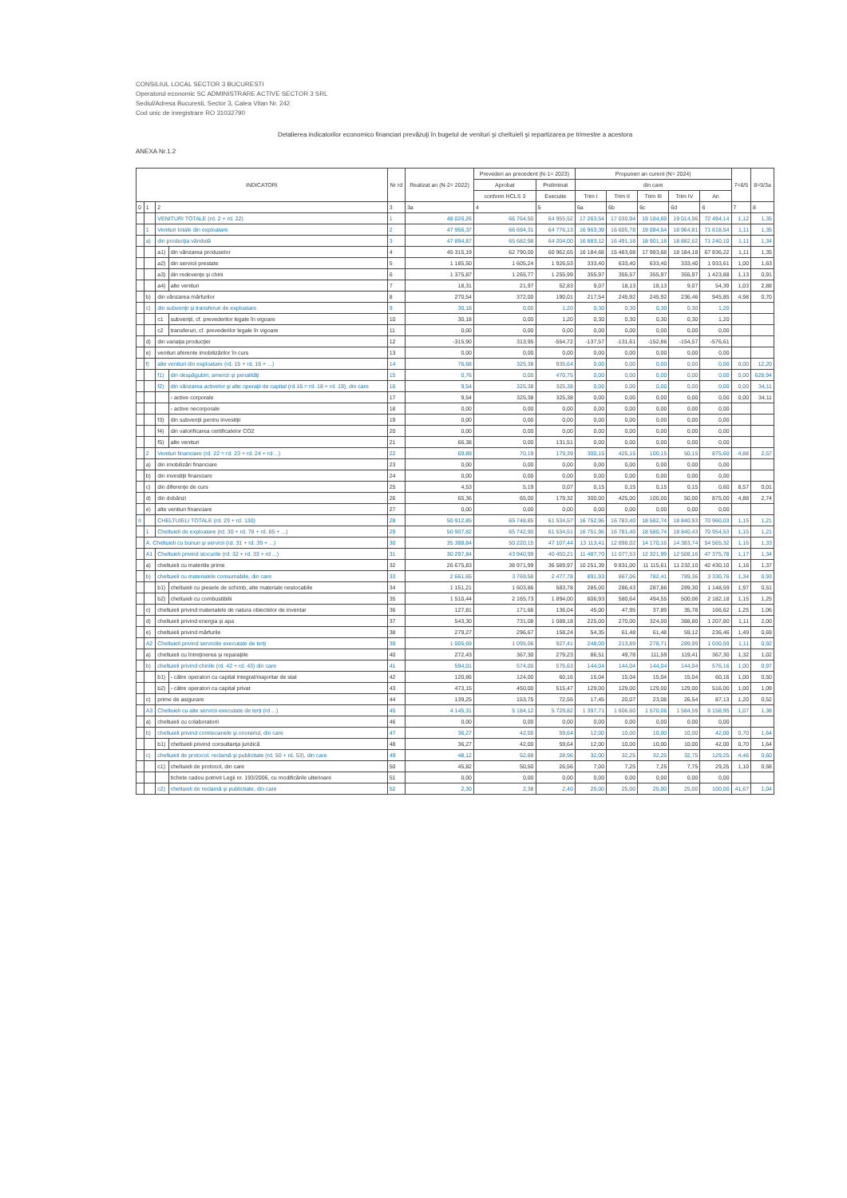CONSILIUL LOCAL SECTOR 3 BUCURESTI
Operatorul economic SC ADMINISTRARE ACTIVE SECTOR 3 SRL
Sediul/Adresa Bucuresti, Sector 3, Calea Vitan Nr. 242
Cod unic de inregistrare RO 31032790
Detalierea indicatorilor economico financiari prevăzuţi în bugetul de venituri şi cheltuieli şi repartizarea pe trimestre a acestora
ANEXA Nr.1.2
| INDICATORI | | | | Nr rd | Realizat an (N-2= 2022) | Prevederi an precedent (N-1= 2023) | | Propuneri an curent (N= 2024) | | | | | 7=6/5 | 8=5/3a |
| --- | --- | --- | --- | --- | --- | --- | --- | --- | --- | --- | --- | --- | --- | --- |
| | | | | | | Aprobat | Preliminat | din care | | | | | | |
| | | | | | | conform HCLS 3 | Executie | Trim I | Trim II | Trim III | Trim IV | An | | |
| 0 | 1 | 2 | | 3 | 3a | 4 | 5 | 6a | 6b | 6c | 6d | 6 | 7 | 8 |
| | | VENITURI TOTALE (rd. 2 + rd. 22) | | 1 | 48 026,26 | 66 764,50 | 64 955,52 | 17 263,54 | 17 030,94 | 19 184,69 | 19 014,96 | 72 494,14 | 1,12 | 1,35 |
| | 1 | Venituri totale din exploatare | | 2 | 47 956,37 | 66 694,31 | 64 776,13 | 16 963,39 | 16 605,78 | 19 084,54 | 18 964,81 | 71 618,54 | 1,11 | 1,35 |
| | a) | din producţia vândută | | 3 | 47 894,87 | 65 682,98 | 64 204,00 | 16 883,12 | 16 491,18 | 18 901,18 | 18 882,62 | 71 240,10 | 1,11 | 1,34 |
| | | a1) | din vânzarea produselor | 4 | 45 315,19 | 62 790,00 | 60 962,65 | 16 184,68 | 15 483,68 | 17 983,68 | 18 184,18 | 67 836,22 | 1,11 | 1,35 |
| | | a2) | din servicii prestate | 5 | 1 185,50 | 1 605,24 | 1 926,53 | 333,40 | 633,40 | 633,40 | 333,40 | 1 933,61 | 1,00 | 1,63 |
| | | a3) | din redevenţe şi chirii | 6 | 1 375,87 | 1 265,77 | 1 255,99 | 355,97 | 355,57 | 355,97 | 355,97 | 1 423,88 | 1,13 | 0,91 |
| | | a4) | alte venituri | 7 | 18,31 | 21,97 | 52,83 | 9,07 | 18,13 | 18,13 | 9,07 | 54,39 | 1,03 | 2,88 |
| | b) | din vânzarea mărfurilor | | 8 | 270,54 | 372,00 | 190,01 | 217,54 | 245,92 | 245,92 | 236,46 | 945,85 | 4,98 | 0,70 |
| | c) | din subvenţii şi transferuri de exploatare | | 9 | 30,18 | 0,00 | 1,20 | 0,30 | 0,30 | 0,30 | 0,30 | 1,20 | | |
| | | c1 | subvenţii, cf. prevederilor legale în vigoare | 10 | 30,18 | 0,00 | 1,20 | 0,30 | 0,30 | 0,30 | 0,30 | 1,20 | | |
| | | c2 | transferuri, cf. prevederilor legale în vigoare | 11 | 0,00 | 0,00 | 0,00 | 0,00 | 0,00 | 0,00 | 0,00 | 0,00 | | |
| | d) | din variaţia producţiei | | 12 | -315,90 | 313,95 | -554,72 | -137,57 | -131,61 | -152,86 | -154,57 | -576,61 | | |
| | e) | venituri aferente imobilizărilor în curs | | 13 | 0,00 | 0,00 | 0,00 | 0,00 | 0,00 | 0,00 | 0,00 | 0,00 | | |
| | f) | alte venituri din exploatare (rd. 15 + rd. 16 + ...) | | 14 | 76,68 | 325,38 | 935,64 | 0,00 | 0,00 | 0,00 | 0,00 | 0,00 | 0,00 | 12,20 |
| | | f1) | din despăgubiri, amenzi şi penalităţi | 15 | 0,76 | 0,00 | 470,75 | 0,00 | 0,00 | 0,00 | 0,00 | 0,00 | 0,00 | 628,94 |
| | | f2) | din vânzarea activelor şi alte operaţii de capital (rd 16 = rd. 18 + rd. 19), din care | 16 | 9,54 | 325,38 | 325,38 | 0,00 | 0,00 | 0,00 | 0,00 | 0,00 | 0,00 | 34,11 |
| | | | - active corporale | 17 | 9,54 | 325,38 | 325,38 | 0,00 | 0,00 | 0,00 | 0,00 | 0,00 | 0,00 | 34,11 |
| | | | - active necorporale | 18 | 0,00 | 0,00 | 0,00 | 0,00 | 0,00 | 0,00 | 0,00 | 0,00 | | |
| | | f3) | din subvenţii pentru investiţii | 19 | 0,00 | 0,00 | 0,00 | 0,00 | 0,00 | 0,00 | 0,00 | 0,00 | | |
| | | f4) | din valorificarea certificatelor CO2 | 20 | 0,00 | 0,00 | 0,00 | 0,00 | 0,00 | 0,00 | 0,00 | 0,00 | | |
| | | f5) | alte venituri | 21 | 66,38 | 0,00 | 131,51 | 0,00 | 0,00 | 0,00 | 0,00 | 0,00 | | |
| | 2 | Venituri financiare (rd. 22 = rd. 23 + rd. 24 + rd ...) | | 22 | 69,89 | 70,19 | 179,39 | 300,15 | 425,15 | 100,15 | 50,15 | 875,60 | 4,88 | 2,57 |
| | a) | din imobilizări financiare | | 23 | 0,00 | 0,00 | 0,00 | 0,00 | 0,00 | 0,00 | 0,00 | 0,00 | | |
| | b) | din investiţii financiare | | 24 | 0,00 | 0,00 | 0,00 | 0,00 | 0,00 | 0,00 | 0,00 | 0,00 | | |
| | c) | din diferenţe de curs | | 25 | 4,53 | 5,19 | 0,07 | 0,15 | 0,15 | 0,15 | 0,15 | 0,60 | 8,57 | 0,01 |
| | d) | din dobânzi | | 26 | 65,36 | 65,00 | 179,32 | 300,00 | 425,00 | 100,00 | 50,00 | 875,00 | 4,88 | 2,74 |
| | e) | alte venituri financiare | | 27 | 0,00 | 0,00 | 0,00 | 0,00 | 0,00 | 0,00 | 0,00 | 0,00 | | |
| II | | CHELTUIELI TOTALE (rd. 29 + rd. 130) | | 28 | 50 912,85 | 65 748,85 | 61 534,57 | 16 752,96 | 16 783,40 | 18 582,74 | 18 840,93 | 70 960,03 | 1,15 | 1,21 |
| | 1 | Cheltuieli de exploatare (rd. 30 + rd. 78 + rd. 85 + ...) | | 29 | 50 907,82 | 65 742,90 | 61 534,51 | 16 751,96 | 16 781,40 | 18 580,74 | 18 840,43 | 70 954,53 | 1,15 | 1,21 |
| | A. Cheltuieli cu bunuri şi servicii (rd. 31 + rd. 39 + ...) | | | 30 | 35 388,84 | 50 220,15 | 47 107,44 | 13 113,41 | 12 898,02 | 14 170,16 | 14 383,74 | 54 565,32 | 1,16 | 1,33 |
| | A1 | Cheltuieli privind stocurile (rd. 32 + rd. 33 + rd ...) | | 31 | 30 297,84 | 43 940,99 | 40 450,21 | 11 487,70 | 11 077,53 | 12 321,99 | 12 508,16 | 47 375,78 | 1,17 | 1,34 |
| | a) | cheltuieli cu materiile prime | | 32 | 26 675,83 | 38 971,99 | 36 589,97 | 10 251,39 | 9 831,00 | 11 115,61 | 11 232,10 | 42 430,10 | 1,16 | 1,37 |
| | b) | cheltuieli cu materialele consumabile, din care | | 33 | 2 661,65 | 3 769,58 | 2 477,78 | 891,93 | 867,06 | 782,41 | 789,36 | 3 330,76 | 1,34 | 0,93 |
| | | b1) | cheltuieli cu piesele de schimb, alte materiale nestocabile | 34 | 1 151,21 | 1 603,86 | 583,78 | 285,00 | 286,43 | 287,86 | 289,30 | 1 148,59 | 1,97 | 0,51 |
| | | b2) | cheltuieli cu combustibilii | 35 | 1 510,44 | 2 165,73 | 1 894,00 | 606,93 | 580,64 | 494,55 | 500,06 | 2 182,18 | 1,15 | 1,25 |
| | c) | cheltuieli privind materialele de natura obiectelor de inventar | | 36 | 127,81 | 171,66 | 136,04 | 45,00 | 47,95 | 37,89 | 35,78 | 166,62 | 1,25 | 1,06 |
| | d) | cheltuieli privind energia şi apa | | 37 | 543,30 | 731,08 | 1 088,18 | 225,00 | 270,00 | 324,00 | 388,80 | 1 207,80 | 1,11 | 2,00 |
| | e) | cheltuieli privind mărfurile | | 38 | 279,27 | 296,67 | 158,24 | 54,35 | 61,48 | 61,48 | 59,12 | 236,46 | 1,49 | 0,69 |
| | A2 | Cheltuieli privind serviciile executate de terţi | | 39 | 1 005,69 | 1 095,06 | 927,41 | 248,00 | 213,89 | 278,71 | 289,99 | 1 030,59 | 1,11 | 0,92 |
| | a) | cheltuieli cu întreţinerea şi reparaţiile | | 40 | 272,43 | 367,30 | 279,23 | 86,51 | 49,78 | 111,59 | 119,41 | 367,30 | 1,32 | 1,02 |
| | b) | cheltuieli privind chiriile (rd. 42 + rd. 43) din care | | 41 | 594,01 | 574,00 | 575,63 | 144,04 | 144,04 | 144,04 | 144,04 | 576,16 | 1,00 | 0,97 |
| | | b1) | - către operatori cu capital integral/majoritar de stat | 42 | 120,86 | 124,00 | 60,16 | 15,04 | 15,04 | 15,04 | 15,04 | 60,16 | 1,00 | 0,50 |
| | | b2) | - către operatori cu capital privat | 43 | 473,15 | 450,00 | 515,47 | 129,00 | 129,00 | 129,00 | 129,00 | 516,00 | 1,00 | 1,09 |
| | c) | prime de asigurare | | 44 | 139,25 | 153,75 | 72,55 | 17,45 | 20,07 | 23,08 | 26,54 | 87,13 | 1,20 | 0,52 |
| | A3 | Cheltuieli cu alte servicii executate de terţi (rd ...) | | 45 | 4 145,31 | 5 184,12 | 5 729,82 | 1 397,71 | 1 606,60 | 1 570,06 | 1 584,59 | 6 158,95 | 1,07 | 1,38 |
| | a) | cheltuieli cu colaboratorii | | 46 | 0,00 | 0,00 | 0,00 | 0,00 | 0,00 | 0,00 | 0,00 | 0,00 | | |
| | b) | cheltuieli privind comisioanele şi onorariul, din care | | 47 | 36,27 | 42,00 | 59,64 | 12,00 | 10,00 | 10,00 | 10,00 | 42,00 | 0,70 | 1,64 |
| | | b1) | cheltuieli privind consultanţa juridică | 48 | 36,27 | 42,00 | 59,64 | 12,00 | 10,00 | 10,00 | 10,00 | 42,00 | 0,70 | 1,64 |
| | c) | cheltuieli de protocol, reclamă şi publicitate (rd. 50 + rd. 53), din care | | 49 | 48,12 | 52,88 | 28,96 | 32,00 | 32,25 | 32,25 | 32,75 | 129,25 | 4,46 | 0,60 |
| | | c1) | cheltuieli de protocol, din care | 50 | 45,82 | 50,50 | 26,56 | 7,00 | 7,25 | 7,25 | 7,75 | 29,25 | 1,10 | 0,58 |
| | | | tichete cadou potrivit Legii nr. 193/2006, cu modificările ulterioare | 51 | 0,00 | 0,00 | 0,00 | 0,00 | 0,00 | 0,00 | 0,00 | 0,00 | | |
| | | c2) | cheltuieli de reclamă şi publicitate, din care | 52 | 2,30 | 2,38 | 2,40 | 25,00 | 25,00 | 25,00 | 25,00 | 100,00 | 41,67 | 1,04 |